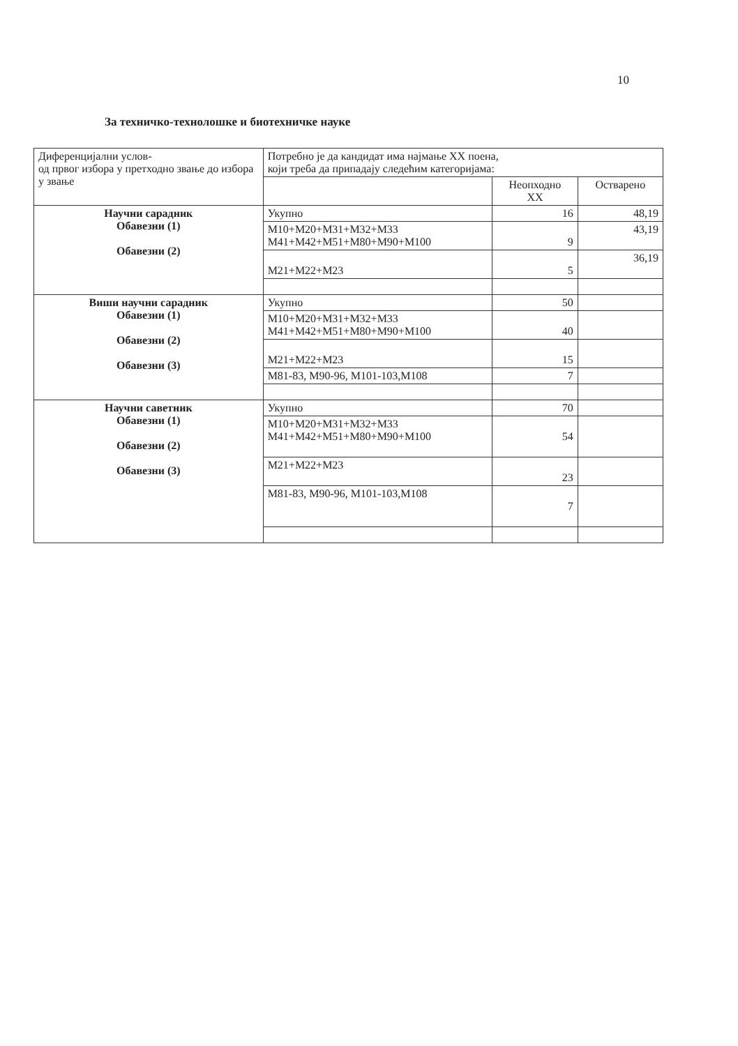10
За техничко-технолошке и биотехничке науке
| Диференцијални услов- од првог избора у претходно звање до избора у звање | Потребно је да кандидат има најмање XX поена, који треба да припадају следећим категоријама: | | |
| | | Неопходно XX | Остварено |
| Научни сарадник Обавезни (1) Обавезни (2) | Укупно | 16 | 48,19 |
| | М10+М20+М31+М32+М33 М41+М42+М51+М80+М90+М100 | 9 | 43,19 |
| | М21+М22+М23 | 5 | 36,19 |
| Виши научни сарадник Обавезни (1) Обавезни (2) Обавезни (3) | Укупно | 50 | |
| | М10+М20+М31+М32+М33 М41+М42+М51+М80+М90+М100 | 40 | |
| | М21+М22+М23 | 15 | |
| | М81-83, М90-96, М101-103,М108 | 7 | |
| Научни саветник Обавезни (1) Обавезни (2) Обавезни (3) | Укупно | 70 | |
| | М10+М20+М31+М32+М33 М41+М42+М51+М80+М90+М100 | 54 | |
| | М21+М22+М23 | 23 | |
| | М81-83, М90-96, М101-103,М108 | 7 | |